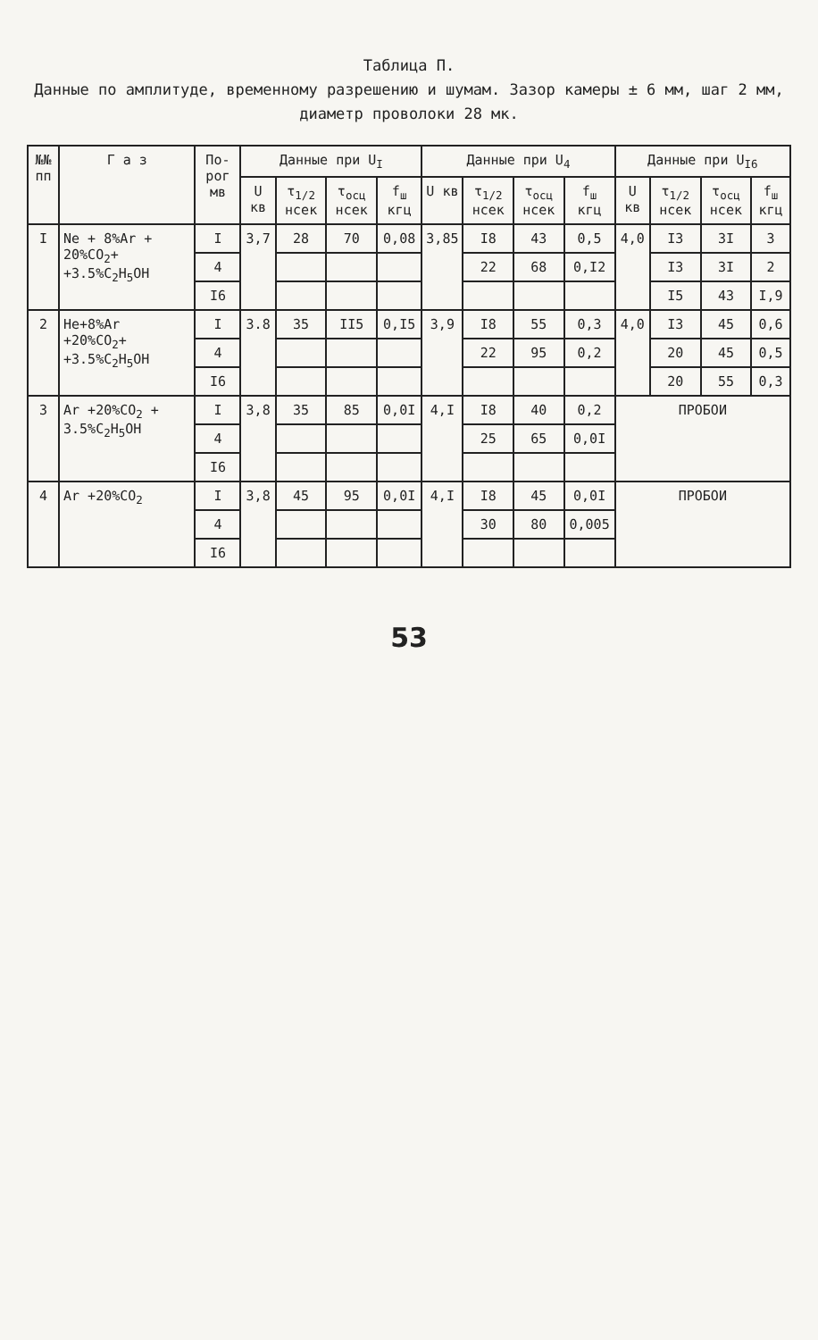Таблица П.
Данные по амплитуде, временному разрешению и шумам. Зазор камеры ± 6 мм, шаг 2 мм, диаметр проволоки 28 мк.
| №№ пп | Г а з | По-рог мв | Данные при U<sub>I</sub> | | | | Данные при U<sub>4</sub> | | | | Данные при U<sub>I6</sub> | | | |
| --- | --- | --- | --- | --- | --- | --- | --- | --- | --- | --- | --- | --- | --- | --- |
| | | | U кв | τ<sub>1/2</sub> нсек | τ<sub>осц</sub> нсек | f<sub>ш</sub> кгц | U кв | τ<sub>1/2</sub> нсек | τ<sub>осц</sub> нсек | f<sub>ш</sub> кгц | U кв | τ<sub>1/2</sub> нсек | τ<sub>осц</sub> нсек | f<sub>ш</sub> кгц |
| I | Ne + 8%Ar + 20%CO<sub>2</sub>+ +3.5%C<sub>2</sub>H<sub>5</sub>OH | I | 3,7 | 28 | 70 | 0,08 | 3,85 | I8 | 43 | 0,5 | 4,0 | I3 | 3I | 3 |
| | | 4 | | | | | | 22 | 68 | 0,I2 | | I3 | 3I | 2 |
| | | I6 | | | | | | | | | | I5 | 43 | I,9 |
| 2 | He+8%Ar +20%CO<sub>2</sub>+ +3.5%C<sub>2</sub>H<sub>5</sub>OH | I | 3.8 | 35 | II5 | 0,I5 | 3,9 | I8 | 55 | 0,3 | 4,0 | I3 | 45 | 0,6 |
| | | 4 | | | | | | 22 | 95 | 0,2 | | 20 | 45 | 0,5 |
| | | I6 | | | | | | | | | | 20 | 55 | 0,3 |
| 3 | Ar +20%CO<sub>2</sub> + 3.5%C<sub>2</sub>H<sub>5</sub>OH | I | 3,8 | 35 | 85 | 0,0I | 4,I | I8 | 40 | 0,2 | ПРОБОИ | | | |
| | | 4 | | | | | | 25 | 65 | 0,0I | | | | |
| | | I6 | | | | | | | | | | | | |
| 4 | Ar +20%CO<sub>2</sub> | I | 3,8 | 45 | 95 | 0,0I | 4,I | I8 | 45 | 0,0I | ПРОБОИ | | | |
| | | 4 | | | | | | 30 | 80 | 0,005 | | | | |
| | | I6 | | | | | | | | | | | | |
53